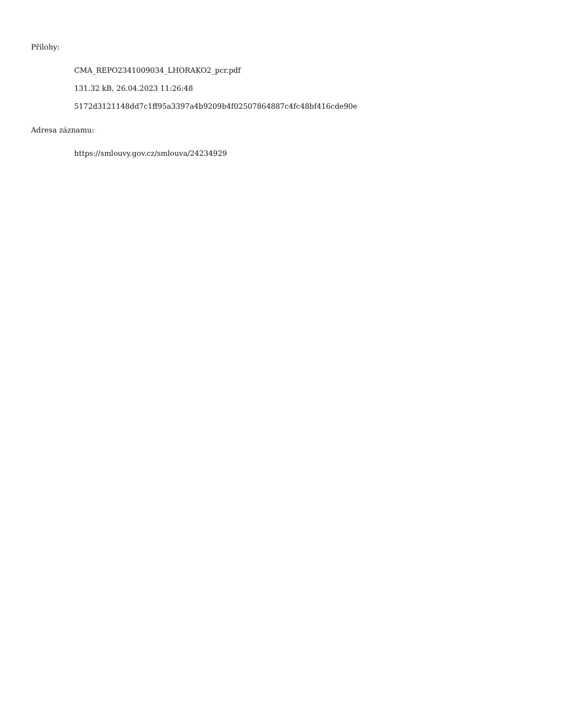Přílohy:
CMA_REPO2341009034_LHORAKO2_pcr.pdf
131.32 kB, 26.04.2023 11:26:48
5172d3121148dd7c1ff95a3397a4b9209b4f02507864887c4fc48bf416cde90e
Adresa záznamu:
https://smlouvy.gov.cz/smlouva/24234929